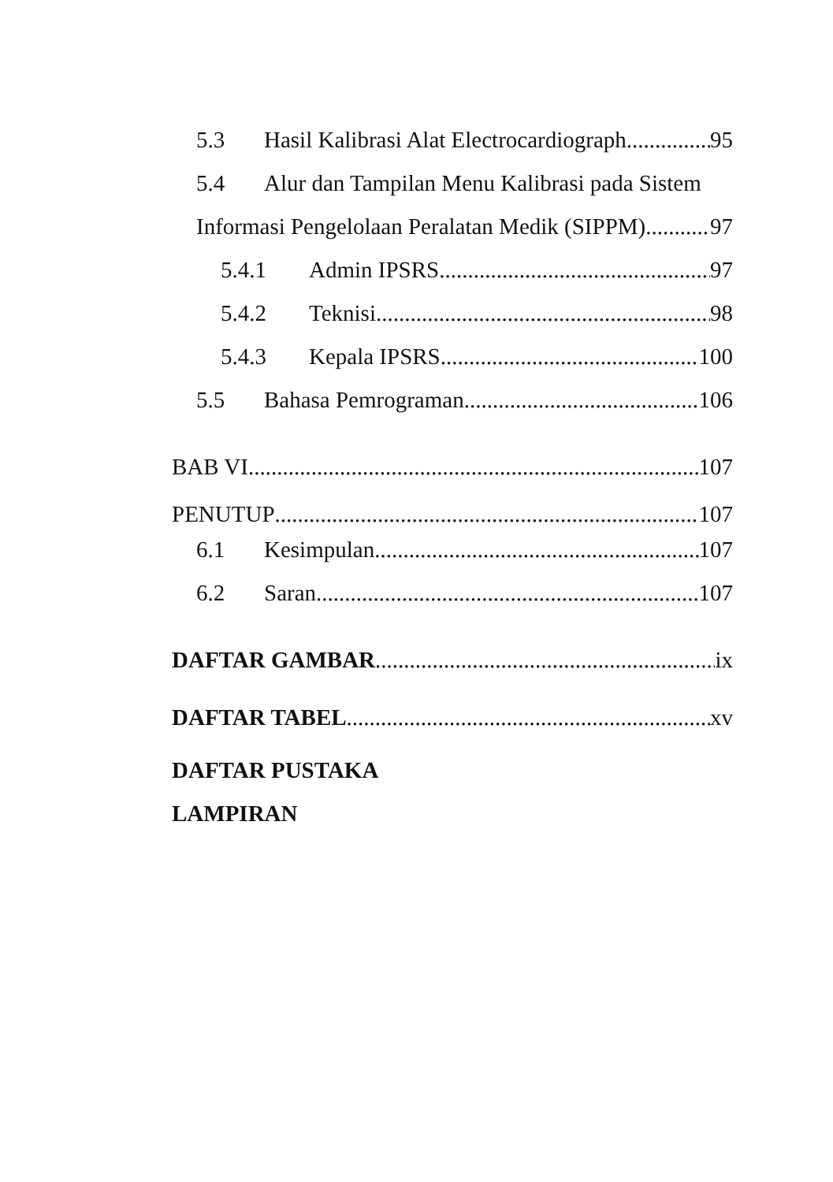5.3 Hasil Kalibrasi Alat Electrocardiograph 95
5.4 Alur dan Tampilan Menu Kalibrasi pada Sistem
Informasi Pengelolaan Peralatan Medik (SIPPM) 97
5.4.1 Admin IPSRS 97
5.4.2 Teknisi 98
5.4.3 Kepala IPSRS 100
5.5 Bahasa Pemrograman 106
BAB VI 107
PENUTUP 107
6.1 Kesimpulan 107
6.2 Saran 107
DAFTAR GAMBAR ix
DAFTAR TABEL xv
DAFTAR PUSTAKA
LAMPIRAN